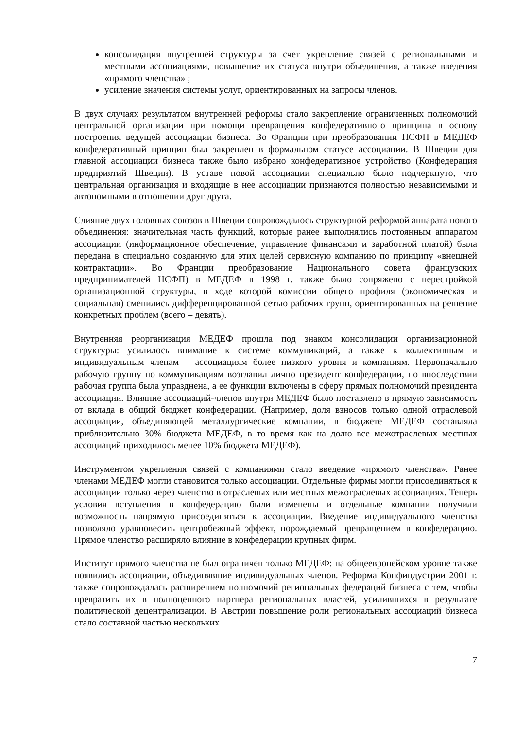консолидация внутренней структуры за счет укрепление связей с региональными и местными ассоциациями, повышение их статуса внутри объединения, а также введения «прямого членства» ;
усиление значения системы услуг, ориентированных на запросы членов.
В двух случаях результатом внутренней реформы стало закрепление ограниченных полномочий центральной организации при помощи превращения конфедеративного принципа в основу построения ведущей ассоциации бизнеса. Во Франции при преобразовании НСФП в МЕДЕФ конфедеративный принцип был закреплен в формальном статусе ассоциации. В Швеции для главной ассоциации бизнеса также было избрано конфедеративное устройство (Конфедерация предприятий Швеции). В уставе новой ассоциации специально было подчеркнуто, что центральная организация и входящие в нее ассоциации признаются полностью независимыми и автономными в отношении друг друга.
Слияние двух головных союзов в Швеции сопровождалось структурной реформой аппарата нового объединения: значительная часть функций, которые ранее выполнялись постоянным аппаратом ассоциации (информационное обеспечение, управление финансами и заработной платой) была передана в специально созданную для этих целей сервисную компанию по принципу «внешней контрактации». Во Франции преобразование Национального совета французских предпринимателей НСФП) в МЕДЕФ в 1998 г. также было сопряжено с перестройкой организационной структуры, в ходе которой комиссии общего профиля (экономическая и социальная) сменились дифференцированной сетью рабочих групп, ориентированных на решение конкретных проблем (всего – девять).
Внутренняя реорганизация МЕДЕФ прошла под знаком консолидации организационной структуры: усилилось внимание к системе коммуникаций, а также к коллективным и индивидуальным членам – ассоциациям более низкого уровня и компаниям. Первоначально рабочую группу по коммуникациям возглавил лично президент конфедерации, но впоследствии рабочая группа была упразднена, а ее функции включены в сферу прямых полномочий президента ассоциации. Влияние ассоциаций-членов внутри МЕДЕФ было поставлено в прямую зависимость от вклада в общий бюджет конфедерации. (Например, доля взносов только одной отраслевой ассоциации, объединяющей металлургические компании, в бюджете МЕДЕФ составляла приблизительно 30% бюджета МЕДЕФ, в то время как на долю все межотраслевых местных ассоциаций приходилось менее 10% бюджета МЕДЕФ).
Инструментом укрепления связей с компаниями стало введение «прямого членства». Ранее членами МЕДЕФ могли становится только ассоциации. Отдельные фирмы могли присоединяться к ассоциации только через членство в отраслевых или местных межотраслевых ассоциациях. Теперь условия вступления в конфедерацию были изменены и отдельные компании получили возможность напрямую присоединяться к ассоциации. Введение индивидуального членства позволяло уравновесить центробежный эффект, порождаемый превращением в конфедерацию. Прямое членство расширяло влияние в конфедерации крупных фирм.
Институт прямого членства не был ограничен только МЕДЕФ: на общеевропейском уровне также появились ассоциации, объединявшие индивидуальных членов. Реформа Конфиндустрии 2001 г. также сопровождалась расширением полномочий региональных федераций бизнеса с тем, чтобы превратить их в полноценного партнера региональных властей, усилившихся в результате политической децентрализации. В Австрии повышение роли региональных ассоциаций бизнеса стало составной частью нескольких
7